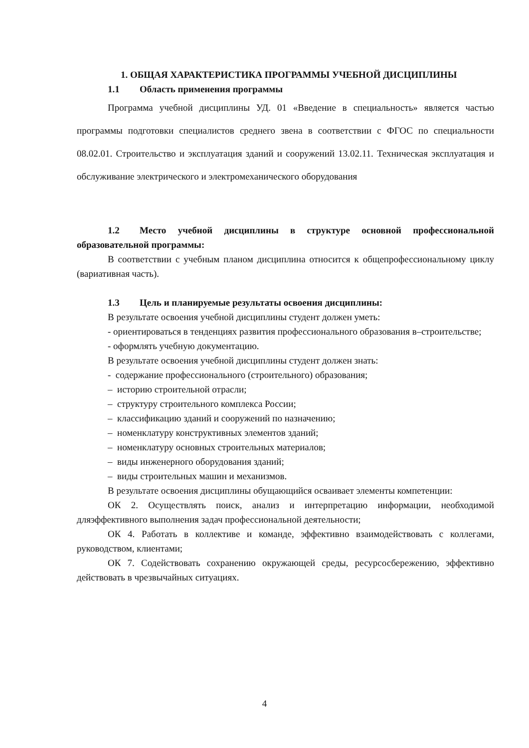1. ОБЩАЯ ХАРАКТЕРИСТИКА ПРОГРАММЫ УЧЕБНОЙ ДИСЦИПЛИНЫ
1.1 Область применения программы
Программа учебной дисциплины УД. 01 «Введение в специальность» является частью программы подготовки специалистов среднего звена в соответствии с ФГОС по специальности 08.02.01. Строительство и эксплуатация зданий и сооружений 13.02.11. Техническая эксплуатация и обслуживание электрического и электромеханического оборудования
1.2 Место учебной дисциплины в структуре основной профессиональной образовательной программы:
В соответствии с учебным планом дисциплина относится к общепрофессиональному циклу (вариативная часть).
1.3 Цель и планируемые результаты освоения дисциплины:
В результате освоения учебной дисциплины студент должен уметь:
- ориентироваться в тенденциях развития профессионального образования в–строительстве;
- оформлять учебную документацию.
В результате освоения учебной дисциплины студент должен знать:
- содержание профессионального (строительного) образования;
– историю строительной отрасли;
– структуру строительного комплекса России;
– классификацию зданий и сооружений по назначению;
– номенклатуру конструктивных элементов зданий;
– номенклатуру основных строительных материалов;
– виды инженерного оборудования зданий;
– виды строительных машин и механизмов.
В результате освоения дисциплины обущающийся осваивает элементы компетенции:
ОК 2. Осуществлять поиск, анализ и интерпретацию информации, необходимой дляэффективного выполнения задач профессиональной деятельности;
ОК 4. Работать в коллективе и команде, эффективно взаимодействовать с коллегами, руководством, клиентами;
ОК 7. Содействовать сохранению окружающей среды, ресурсосбережению, эффективно действовать в чрезвычайных ситуациях.
4